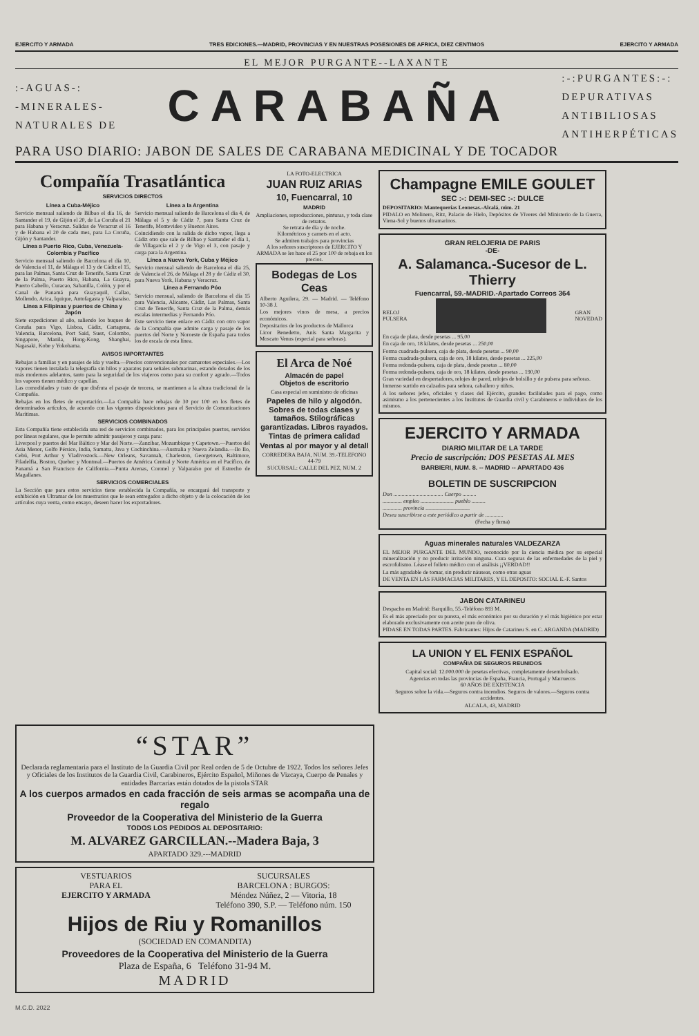EJERCITO Y ARMADA TRES EDICIONES.—MADRID, PROVINCIAS Y EN NUESTRAS POSESIONES DE AFRICA, DIEZ CENTIMOS EJERCITO Y ARMADA
EL MEJOR PURGANTE--LAXANTE
:-AGUAS-:
-MINERALES-
NATURALES DE
CARABAÑA
:-:PURGANTES:-:
DEPURATIVAS
ANTIBILIOSAS
ANTIHERPÉTICAS
PARA USO DIARIO: JABON DE SALES DE CARABANA MEDICINAL Y DE TOCADOR
Compañía Trasatlántica
SERVICIOS DIRECTOS
Línea a Cuba-Méjico
Servicio mensual saliendo de Bilbao el día 16, de Santander el 19, de Gijón el 20, de La Coruña el 21 para Habana y Veracruz. Salidas de Veracruz el 16 y de Habana el 20 de cada mes, para La Coruña, Gijón y Santander.
Línea a Puerto Rico, Cuba, Venezuela-Colombia y Pacífico
Servicio mensual saliendo de Barcelona el día 10, de Valencia el 11, de Málaga el 13 y de Cádiz el 15, para las Palmas, Santa Cruz de Tenerife, Santa Cruz de la Palma, Puerto Rico, Habana, La Guayra, Puerto Cabello, Curacao, Sabanilla, Colón, y por el Canal de Panamá para Guayaquil, Callao, Mollendo, Arica, Iquique, Antofagasta y Valparaíso.
Línea a Filipinas y puertos de China y Japón
Siete expediciones al año, saliendo los buques de Coruña para Vigo, Lisboa, Cádiz, Cartagena, Valencia, Barcelona, Port Said, Suez, Colombo, Singapore, Manila, Hong-Kong, Shanghai, Nagasaki, Kobe y Yokohama.
Línea a la Argentina
Servicio mensual saliendo de Barcelona el día 4, de Málaga el 5 y de Cádiz 7, para Santa Cruz de Tenerife, Montevideo y Buenos Aires.
Coincidiendo con la salida de dicho vapor, llega a Cádiz otro que sale de Bilbao y Santander el día 1, de Villagarcía el 2 y de Vigo el 3, con pasaje y carga para la Argentina.
Línea a Nueva York, Cuba y Méjico
Servicio mensual saliendo de Barcelona el día 25, de Valencia el 26, de Málaga el 28 y de Cádiz el 30, para Nueva York, Habana y Veracruz.
Línea a Fernando Póo
Servicio mensual, saliendo de Barcelona el día 15 para Valencia, Alicante, Cádiz, Las Palmas, Santa Cruz de Tenerife, Santa Cruz de la Palma, demás escalas intermedias y Fernando Póo.
Este servicio tiene enlace en Cádiz con otro vapor de la Compañía que admite carga y pasaje de los puertos del Norte y Noroeste de España para todos los de escala de esta línea.
AVISOS IMPORTANTES
Rebajas a familias y en pasajes de ida y vuelta.—Precios convencionales por camarotes especiales.—Los vapores tienen instalada la telegrafía sin hilos y aparatos para señales submarinas, estando dotados de los más modernos adelantos, tanto para la seguridad de los viajeros como para su confort y agrado.—Todos los vapores tienen médico y capellán.
Las comodidades y trato de que disfruta el pasaje de tercera, se mantienen a la altura tradicional de la Compañía.
Rebajas en los fletes de exportación.—La Compañía hace rebajas de 30 por 100 en los fletes de determinados artículos, de acuerdo con las vigentes disposiciones para el Servicio de Comunicaciones Marítimas.
SERVICIOS COMBINADOS
Esta Compañía tiene establecida una red de servicios combinados, para los principales puertos, servidos por líneas regulares, que le permite admitir pasajeros y carga para:
Liverpool y puertos del Mar Báltico y Mar del Norte.—Zanzíbar, Mozambique y Capetown.—Puertos del Asia Menor, Golfo Pérsico, India, Sumatra, Java y Cochinchina.—Australia y Nueva Zelandia.—Ilo Ilo, Cebú, Port Arthur y Vladivostock.—New Orleans, Savannah, Charleston, Georgetown, Baltimore, Filadelfia, Boston, Quebec y Montreal.—Puertos de América Central y Norte América en el Pacífico, de Panamá a San Francisco de California.—Punta Arenas, Coronel y Valparaíso por el Estrecho de Magallanes.
SERVICIOS COMERCIALES
La Sección que para estos servicios tiene establecida la Compañía, se encargará del transporte y exhibición en Ultramar de los muestrarios que le sean entregados a dicho objeto y de la colocación de los artículos cuya venta, como ensayo, deseen hacer los exportadores.
LA FOTO-ELECTRICA
JUAN RUIZ ARIAS
10, Fuencarral, 10
MADRID
Ampliaciones, reproducciones, pinturas, y toda clase de retratos.
Se retrata de día y de noche.
Kilométricos y carnets en el acto.
Se admiten trabajos para provincias
A los señores suscriptores de EJERCITO Y ARMADA se les hace el 25 por 100 de rebaja en los precios.
Bodegas de Los Ceas
Alberto Aguilera, 29. — Madrid. — Teléfono 10-38 J.
Los mejores vinos de mesa, a precios económicos.
Depositarios de los productos de Mallorca
Licor Benedetto, Anís Santa Margarita y Moscato Venus (especial para señoras).
El Arca de Noé
Almacén de papel
Objetos de escritorio
Casa especial en suministro de oficinas
Papeles de hilo y algodón. Sobres de todas clases y tamaños. Stilográficas garantizadas. Libros rayados. Tintas de primera calidad
Ventas al por mayor y al detall
CORREDERA BAJA, NUM. 39.-TELEFONO 44-79
SUCURSAL: CALLE DEL PEZ, NUM. 2
Champagne EMILE GOULET
SEC :-: DEMI-SEC :-: DULCE
DEPOSITARIO: Mantequerías Leonesas.-Alcalá, núm. 21
PIDALO en Molinero, Ritz, Palacio de Hielo, Depósitos de Víveres del Ministerio de la Guerra, Viena-Sol y buenos ultramarinos.
GRAN RELOJERIA DE PARIS
-DE-
A. Salamanca.-Sucesor de L. Thierry
Fuencarral, 59.-MADRID.-Apartado Correos 364
RELOJ
PULSERA
GRAN
NOVEDAD
En caja de plata, desde pesetas ... 95,00
En caja de oro, 18 kilates, desde pesetas ... 250,00
Forma cuadrada-pulsera, caja de plata, desde pesetas ... 90,00
Forma cuadrada-pulsera, caja de oro, 18 kilates, desde pesetas ... 225,00
Forma redonda-pulsera, caja de plata, desde pesetas ... 80,00
Forma redonda-pulsera, caja de oro, 18 kilates, desde pesetas ... 190,00
Gran variedad en despertadores, relojes de pared, relojes de bolsillo y de pulsera para señoras.
Inmenso surtido en calzados para señora, caballero y niños.
A los señores jefes, oficiales y clases del Ejército, grandes facilidades para el pago, como asimismo a los pertenecientes a los Institutos de Guardia civil y Carabineros e individuos de los mismos.
EJERCITO Y ARMADA
DIARIO MILITAR DE LA TARDE
Precio de suscripción: DOS PESETAS AL MES
BARBIERI, NUM. 8. -- MADRID -- APARTADO 436
BOLETIN DE SUSCRIPCION
Don .................................... Cuerpo ..........
.............. empleo ........................ pueblo ..........
.............. provincia ................................
Desea suscribirse a este periódico a partir de .............
(Fecha y firma)
Aguas minerales naturales VALDEZARZA
EL MEJOR PURGANTE DEL MUNDO, reconocido por la ciencia médica por su especial mineralización y no producir irritación ninguna. Cura seguras de las enfermedades de la piel y escrofulismo. Léase el folleto médico con el análisis ¡¡VERDAD!!
La más agradable de tomar, sin producir náuseas, como otras aguas
DE VENTA EN LAS FARMACIAS MILITARES, Y EL DEPOSITO: SOCIAL E.-F. Santos
JABON CATARINEU
Despacho en Madrid: Barquillo, 55.-Teléfono 893 M.
Es el más apreciado por su pureza, el más económico por su duración y el más higiénico por estar elaborado exclusivamente con aceite puro de oliva.
PIDASE EN TODAS PARTES. Fabricantes: Hijos de Catarineu S. en C. ARGANDA (MADRID)
LA UNION Y EL FENIX ESPAÑOL
COMPAÑIA DE SEGUROS REUNIDOS
Capital social: 12.000.000 de pesetas efectivas, completamente desembolsado.
Agencias en todas las provincias de España, Francia, Portugal y Marruecos
60 AÑOS DE EXISTENCIA
Seguros sobre la vida.—Seguros contra incendios. Seguros de valores.—Seguros contra accidentes.
ALCALA, 43, MADRID
“STAR”
Declarada reglamentaria para el Instituto de la Guardia Civil por Real orden de 5 de Octubre de 1922. Todos los señores Jefes y Oficiales de los Institutos de la Guardia Civil, Carabineros, Ejército Español, Miñones de Vizcaya, Cuerpo de Penales y entidades Barcarias están dotados de la pistola STAR
A los cuerpos armados en cada fracción de seis armas se acompaña una de regalo
Proveedor de la Cooperativa del Ministerio de la Guerra
TODOS LOS PEDIDOS AL DEPOSITARIO:
M. ALVAREZ GARCILLAN.--Madera Baja, 3
APARTADO 329.---MADRID
VESTUARIOS
PARA EL
EJERCITO Y ARMADA
SUCURSALES
BARCELONA : BURGOS:
Méndez Núñez, 2 — Vitoria, 18
Teléfono 390, S.P. — Teléfono núm. 150
Hijos de Riu y Romanillos
(SOCIEDAD EN COMANDITA)
Proveedores de la Cooperativa del Ministerio de la Guerra
Plaza de España, 6 Teléfono 31-94 M.
MADRID
M.C.D. 2022